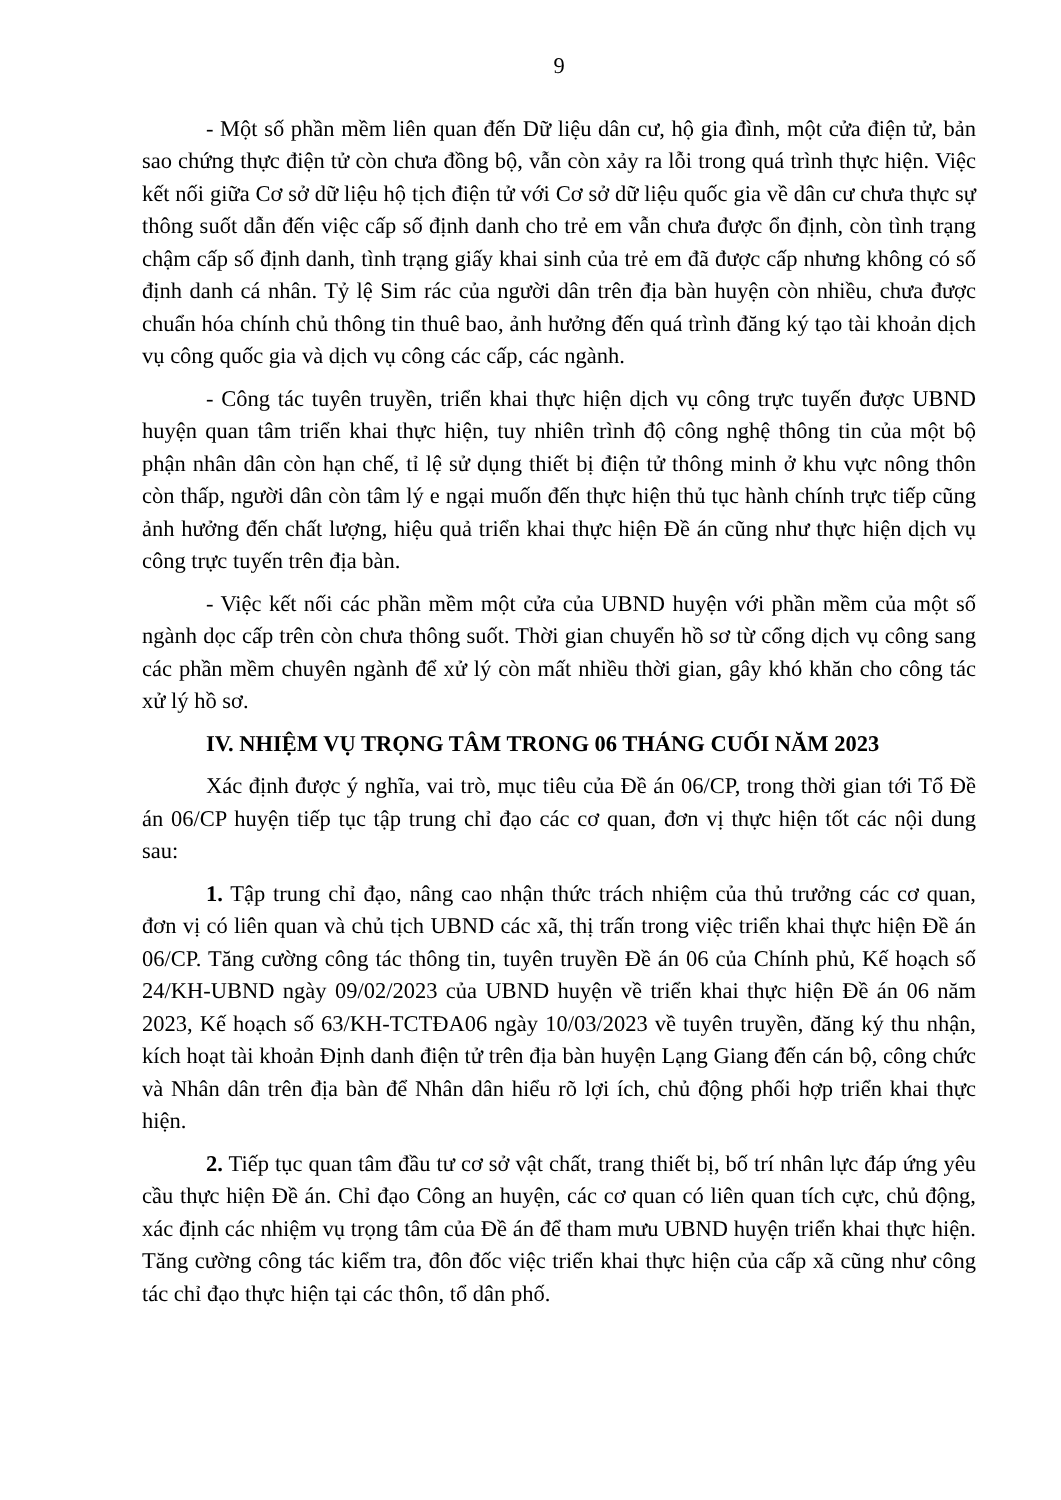9
- Một số phần mềm liên quan đến Dữ liệu dân cư, hộ gia đình, một cửa điện tử, bản sao chứng thực điện tử còn chưa đồng bộ, vẫn còn xảy ra lỗi trong quá trình thực hiện. Việc kết nối giữa Cơ sở dữ liệu hộ tịch điện tử với Cơ sở dữ liệu quốc gia về dân cư chưa thực sự thông suốt dẫn đến việc cấp số định danh cho trẻ em vẫn chưa được ổn định, còn tình trạng chậm cấp số định danh, tình trạng giấy khai sinh của trẻ em đã được cấp nhưng không có số định danh cá nhân. Tỷ lệ Sim rác của người dân trên địa bàn huyện còn nhiều, chưa được chuẩn hóa chính chủ thông tin thuê bao, ảnh hưởng đến quá trình đăng ký tạo tài khoản dịch vụ công quốc gia và dịch vụ công các cấp, các ngành.
- Công tác tuyên truyền, triển khai thực hiện dịch vụ công trực tuyến được UBND huyện quan tâm triển khai thực hiện, tuy nhiên trình độ công nghệ thông tin của một bộ phận nhân dân còn hạn chế, tỉ lệ sử dụng thiết bị điện tử thông minh ở khu vực nông thôn còn thấp, người dân còn tâm lý e ngại muốn đến thực hiện thủ tục hành chính trực tiếp cũng ảnh hưởng đến chất lượng, hiệu quả triển khai thực hiện Đề án cũng như thực hiện dịch vụ công trực tuyến trên địa bàn.
- Việc kết nối các phần mềm một cửa của UBND huyện với phần mềm của một số ngành dọc cấp trên còn chưa thông suốt. Thời gian chuyển hồ sơ từ cổng dịch vụ công sang các phần mềm chuyên ngành để xử lý còn mất nhiều thời gian, gây khó khăn cho công tác xử lý hồ sơ.
IV. NHIỆM VỤ TRỌNG TÂM TRONG 06 THÁNG CUỐI NĂM 2023
Xác định được ý nghĩa, vai trò, mục tiêu của Đề án 06/CP, trong thời gian tới Tổ Đề án 06/CP huyện tiếp tục tập trung chỉ đạo các cơ quan, đơn vị thực hiện tốt các nội dung sau:
1. Tập trung chỉ đạo, nâng cao nhận thức trách nhiệm của thủ trưởng các cơ quan, đơn vị có liên quan và chủ tịch UBND các xã, thị trấn trong việc triển khai thực hiện Đề án 06/CP. Tăng cường công tác thông tin, tuyên truyền Đề án 06 của Chính phủ, Kế hoạch số 24/KH-UBND ngày 09/02/2023 của UBND huyện về triển khai thực hiện Đề án 06 năm 2023, Kế hoạch số 63/KH-TCTĐA06 ngày 10/03/2023 về tuyên truyền, đăng ký thu nhận, kích hoạt tài khoản Định danh điện tử trên địa bàn huyện Lạng Giang đến cán bộ, công chức và Nhân dân trên địa bàn để Nhân dân hiểu rõ lợi ích, chủ động phối hợp triển khai thực hiện.
2. Tiếp tục quan tâm đầu tư cơ sở vật chất, trang thiết bị, bố trí nhân lực đáp ứng yêu cầu thực hiện Đề án. Chỉ đạo Công an huyện, các cơ quan có liên quan tích cực, chủ động, xác định các nhiệm vụ trọng tâm của Đề án để tham mưu UBND huyện triển khai thực hiện. Tăng cường công tác kiểm tra, đôn đốc việc triển khai thực hiện của cấp xã cũng như công tác chỉ đạo thực hiện tại các thôn, tổ dân phố.